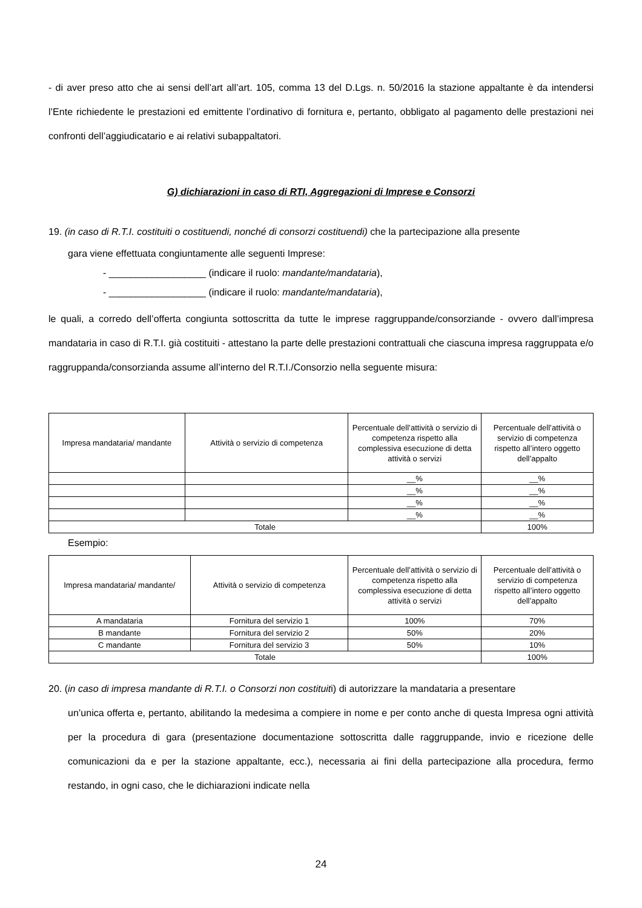- di aver preso atto che ai sensi dell’art all’art. 105, comma 13 del D.Lgs. n. 50/2016 la stazione appaltante è da intendersi l’Ente richiedente le prestazioni ed emittente l’ordinativo di fornitura e, pertanto, obbligato al pagamento delle prestazioni nei confronti dell’aggiudicatario e ai relativi subappaltatori.
G) dichiarazioni in caso di RTI, Aggregazioni di Imprese e Consorzi
19. (in caso di R.T.I. costituiti o costituendi, nonché di consorzi costituendi) che la partecipazione alla presente
gara viene effettuata congiuntamente alle seguenti Imprese:
- __________________ (indicare il ruolo: mandante/mandataria),
- __________________ (indicare il ruolo: mandante/mandataria),
le quali, a corredo dell’offerta congiunta sottoscritta da tutte le imprese raggruppande/consorziande - ovvero dall’impresa mandataria in caso di R.T.I. già costituiti - attestano la parte delle prestazioni contrattuali che ciascuna impresa raggruppata e/o raggruppanda/consorzianda assume all’interno del R.T.I./Consorzio nella seguente misura:
| Impresa mandataria/ mandante | Attività o servizio di competenza | Percentuale dell’attività o servizio di competenza rispetto alla complessiva esecuzione di detta attività o servizi | Percentuale dell’attività o servizio di competenza rispetto all’intero oggetto dell’appalto |
| --- | --- | --- | --- |
| | | __% | __% |
| | | __% | __% |
| | | __% | __% |
| | | __% | __% |
| Totale | | | 100% |
Esempio:
| Impresa mandataria/ mandante/ | Attività o servizio di competenza | Percentuale dell’attività o servizio di competenza rispetto alla complessiva esecuzione di detta attività o servizi | Percentuale dell’attività o servizio di competenza rispetto all’intero oggetto dell’appalto |
| --- | --- | --- | --- |
| A mandataria | Fornitura del servizio 1 | 100% | 70% |
| B mandante | Fornitura del servizio 2 | 50% | 20% |
| C mandante | Fornitura del servizio 3 | 50% | 10% |
| Totale | | | 100% |
20. (in caso di impresa mandante di R.T.I. o Consorzi non costituiti) di autorizzare la mandataria a presentare
un’unica offerta e, pertanto, abilitando la medesima a compiere in nome e per conto anche di questa Impresa ogni attività per la procedura di gara (presentazione documentazione sottoscritta dalle raggruppande, invio e ricezione delle comunicazioni da e per la stazione appaltante, ecc.), necessaria ai fini della partecipazione alla procedura, fermo restando, in ogni caso, che le dichiarazioni indicate nella
24